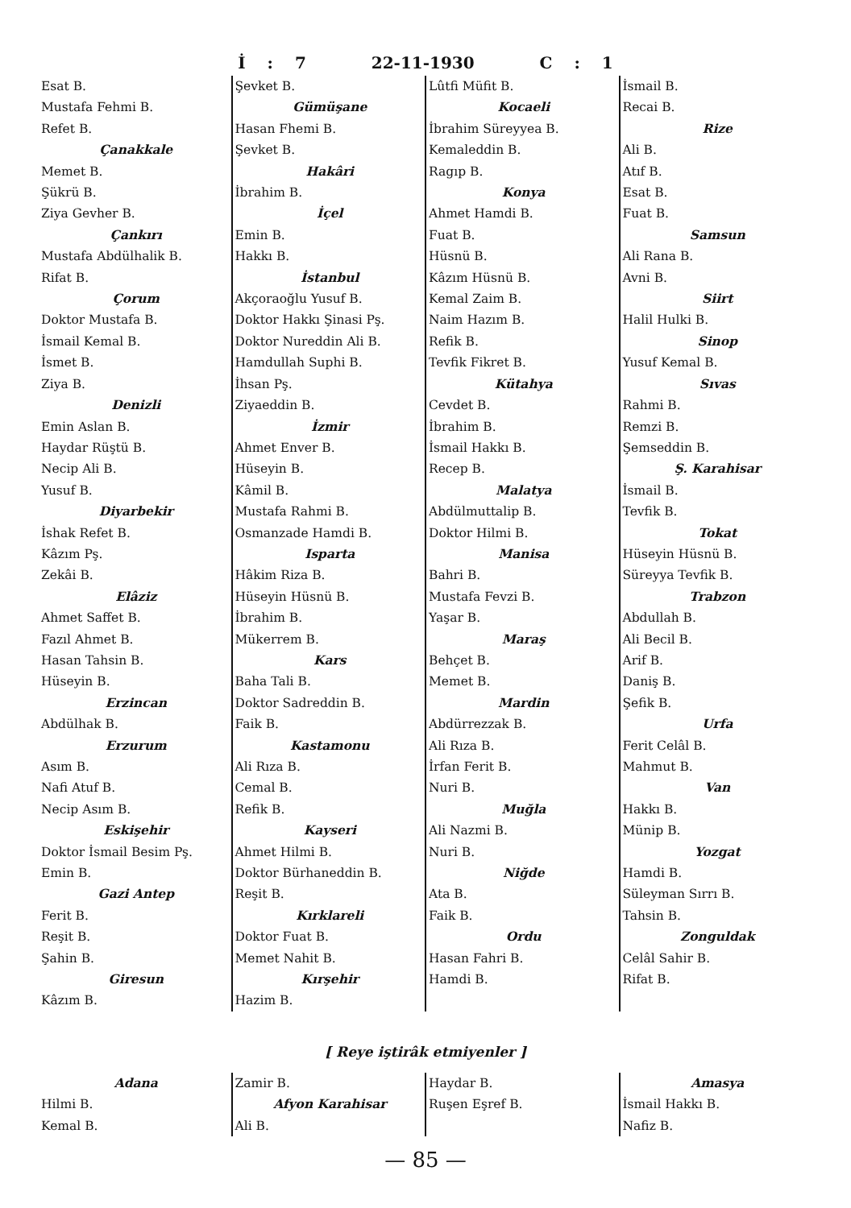İ : 7 22-11-1930 C : 1
Esat B.
Mustafa Fehmi B.
Refet B.
Çanakkale
Memet B.
Şükrü B.
Ziya Gevher B.
Çankırı
Mustafa Abdülhalik B.
Rifat B.
Çorum
Doktor Mustafa B.
İsmail Kemal B.
İsmet B.
Ziya B.
Denizli
Emin Aslan B.
Haydar Rüştü B.
Necip Ali B.
Yusuf B.
Diyarbekir
İshak Refet B.
Kâzım Pş.
Zekâi B.
Elâziz
Ahmet Saffet B.
Fazıl Ahmet B.
Hasan Tahsin B.
Hüseyin B.
Erzincan
Abdülhak B.
Erzurum
Asım B.
Nafi Atuf B.
Necip Asım B.
Eskişehir
Doktor İsmail Besim Pş.
Emin B.
Gazi Antep
Ferit B.
Reşit B.
Şahin B.
Giresun
Kâzım B.
Şevket B.
Gümüşane
Hasan Fhemi B.
Şevket B.
Hakâri
İbrahim B.
İçel
Emin B.
Hakkı B.
İstanbul
Akçoraoğlu Yusuf B.
Doktor Hakkı Şinasi Pş.
Doktor Nureddin Ali B.
Hamdullah Suphi B.
İhsan Pş.
Ziyaeddin B.
İzmir
Ahmet Enver B.
Hüseyin B.
Kâmil B.
Mustafa Rahmi B.
Osmanzade Hamdi B.
Isparta
Hâkim Riza B.
Hüseyin Hüsnü B.
İbrahim B.
Mükerrem B.
Kars
Baha Tali B.
Doktor Sadreddin B.
Faik B.
Kastamonu
Ali Rıza B.
Cemal B.
Refik B.
Kayseri
Ahmet Hilmi B.
Doktor Bürhaneddin B.
Reşit B.
Kırklareli
Doktor Fuat B.
Memet Nahit B.
Kırşehir
Hazim B.
Lûtfi Müfit B.
Kocaeli
İbrahim Süreyyea B.
Kemaleddin B.
Ragıp B.
Konya
Ahmet Hamdi B.
Fuat B.
Hüsnü B.
Kâzım Hüsnü B.
Kemal Zaim B.
Naim Hazım B.
Refik B.
Tevfik Fikret B.
Kütahya
Cevdet B.
İbrahim B.
İsmail Hakkı B.
Recep B.
Malatya
Abdülmuttalip B.
Doktor Hilmi B.
Manisa
Bahri B.
Mustafa Fevzi B.
Yaşar B.
Maraş
Behçet B.
Memet B.
Mardin
Abdürrezzak B.
Ali Rıza B.
İrfan Ferit B.
Nuri B.
Muğla
Ali Nazmi B.
Nuri B.
Niğde
Ata B.
Faik B.
Ordu
Hasan Fahri B.
Hamdi B.
İsmail B.
Recai B.
Rize
Ali B.
Atıf B.
Esat B.
Fuat B.
Samsun
Ali Rana B.
Avni B.
Siirt
Halil Hulki B.
Sinop
Yusuf Kemal B.
Sıvas
Rahmi B.
Remzi B.
Şemseddin B.
Ş. Karahisar
İsmail B.
Tevfik B.
Tokat
Hüseyin Hüsnü B.
Süreyya Tevfik B.
Trabzon
Abdullah B.
Ali Becil B.
Arif B.
Daniş B.
Şefik B.
Urfa
Ferit Celâl B.
Mahmut B.
Van
Hakkı B.
Münip B.
Yozgat
Hamdi B.
Süleyman Sırrı B.
Tahsin B.
Zonguldak
Celâl Sahir B.
Rifat B.
[ Reye iştirâk etmiyenler ]
Adana
Hilmi B.
Kemal B.
Zamir B.
Afyon Karahisar
Ali B.
Haydar B.
Ruşen Eşref B.
Amasya
İsmail Hakkı B.
Nafiz B.
— 85 —